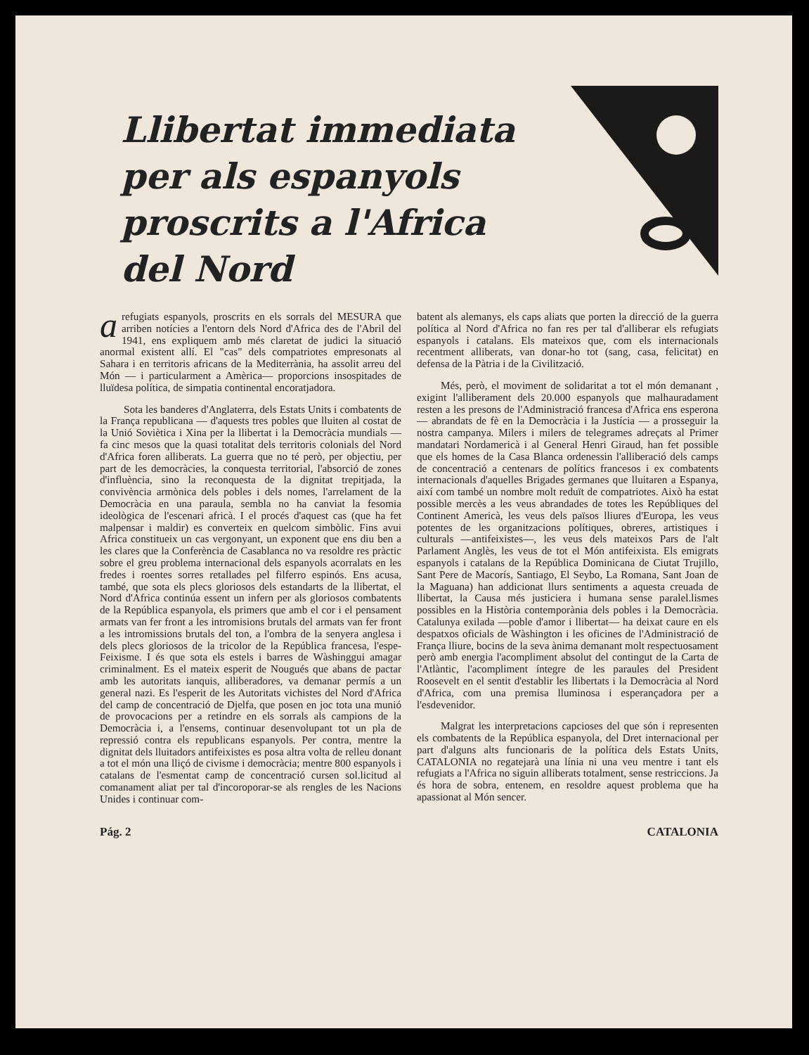Llibertat immediata per als espanyols proscrits a l'Africa del Nord
arefugiats espanyols, proscrits en els sorrals del MESURA que arriben notícies a l'entorn dels Nord d'Africa des de l'Abril del 1941, ens expliquem amb més claretat de judici la situació anormal existent allí. El "cas" dels compatriotes empresonats al Sahara i en territoris africans de la Mediterrània, ha assolit arreu del Món — i particularment a Amèrica— proporcions insospitades de lluïdesa política, de simpatia continental encoratjadora.
Sota les banderes d'Anglaterra, dels Estats Units i combatents de la França republicana — d'aquests tres pobles que lluiten al costat de la Unió Soviètica i Xina per la llibertat i la Democràcia mundials — fa cinc mesos que la quasi totalitat dels territoris colonials del Nord d'Africa foren alliberats. La guerra que no té però, per objectiu, per part de les democràcies, la conquesta territorial, l'absorció de zones d'influència, sino la reconquesta de la dignitat trepitjada, la convivència armònica dels pobles i dels nomes, l'arrelament de la Democràcia en una paraula, sembla no ha canviat la fesomia ideològica de l'escenari africà. I el procés d'aquest cas (que ha fet malpensar i maldir) es converteix en quelcom simbòlic. Fins avui Africa constitueix un cas vergonyant, un exponent que ens diu ben a les clares que la Conferència de Casablanca no va resoldre res pràctic sobre el greu problema internacional dels espanyols acorralats en les fredes i roentes sorres retallades pel filferro espinós. Ens acusa, també, que sota els plecs gloriosos dels estandarts de la llibertat, el Nord d'Africa continúa essent un infern per als gloriosos combatents de la República espanyola, els primers que amb el cor i el pensament armats van fer front a les intromisions brutals del armats van fer front a les intromissions brutals del ton, a l'ombra de la senyera anglesa i dels plecs gloriosos de la tricolor de la República francesa, l'espe- Feixisme. I és que sota els estels i barres de Wàshinggui amagar criminalment. Es el mateix esperit de Nougués que abans de pactar amb les autoritats ianquis, alliberadores, va demanar permís a un general nazi. Es l'esperit de les Autoritats vichistes del Nord d'Africa del camp de concentració de Djelfa, que posen en joc tota una munió de provocacions per a retindre en els sorrals als campions de la Democràcia i, a l'ensems, continuar desenvolupant tot un pla de repressió contra els republicans espanyols. Per contra, mentre la dignitat dels lluitadors antifeixistes es posa altra volta de relleu donant a tot el món una lliçó de civisme i democràcia; mentre 800 espanyols i catalans de l'esmentat camp de concentració cursen sol.licitud al comanament aliat per tal d'incoroporar-se als rengles de les Nacions Unides i continuar com-
batent als alemanys, els caps aliats que porten la direcció de la guerra política al Nord d'Africa no fan res per tal d'alliberar els refugiats espanyols i catalans. Els mateixos que, com els internacionals recentment alliberats, van donar-ho tot (sang, casa, felicitat) en defensa de la Pàtria i de la Civilització.
Més, però, el moviment de solidaritat a tot el món demanant , exigint l'alliberament dels 20.000 espanyols que malhauradament resten a les presons de l'Administració francesa d'Africa ens esperona — abrandats de fè en la Democràcia i la Justícia — a prosseguir la nostra campanya. Milers i milers de telegrames adreçats al Primer mandatari Nordamericà i al General Henri Giraud, han fet possible que els homes de la Casa Blanca ordenessin l'alliberació dels camps de concentració a centenars de polítics francesos i ex combatents internacionals d'aquelles Brigades germanes que lluitaren a Espanya, així com també un nombre molt reduït de compatriotes. Això ha estat possible mercès a les veus abrandades de totes les Repúbliques del Continent Americà, les veus dels països lliures d'Europa, les veus potentes de les organitzacions polítiques, obreres, artistiques i culturals —antifeixistes—, les veus dels mateixos Pars de l'alt Parlament Anglès, les veus de tot el Món antifeixista. Els emigrats espanyols i catalans de la República Dominicana de Ciutat Trujillo, Sant Pere de Macorís, Santiago, El Seybo, La Romana, Sant Joan de la Maguana) han addicionat llurs sentiments a aquesta creuada de llibertat, la Causa més justiciera i humana sense paralel.lismes possibles en la Història contemporània dels pobles i la Democràcia. Catalunya exilada —poble d'amor i llibertat— ha deixat caure en els despatxos oficials de Wàshington i les oficines de l'Administració de França lliure, bocins de la seva ànima demanant molt respectuosament però amb energia l'acompliment absolut del contingut de la Carta de l'Atlàntic, l'acompliment íntegre de les paraules del President Roosevelt en el sentit d'establir les llibertats i la Democràcia al Nord d'Africa, com una premisa lluminosa i esperançadora per a l'esdevenidor.
Malgrat les interpretacions capcioses del que són i representen els combatents de la República espanyola, del Dret internacional per part d'alguns alts funcionaris de la política dels Estats Units, CATALONIA no regatejarà una línia ni una veu mentre i tant els refugiats a l'Africa no siguin alliberats totalment, sense restriccions. Ja és hora de sobra, entenem, en resoldre aquest problema que ha apassionat al Món sencer.
Pág. 2 CATALONIA